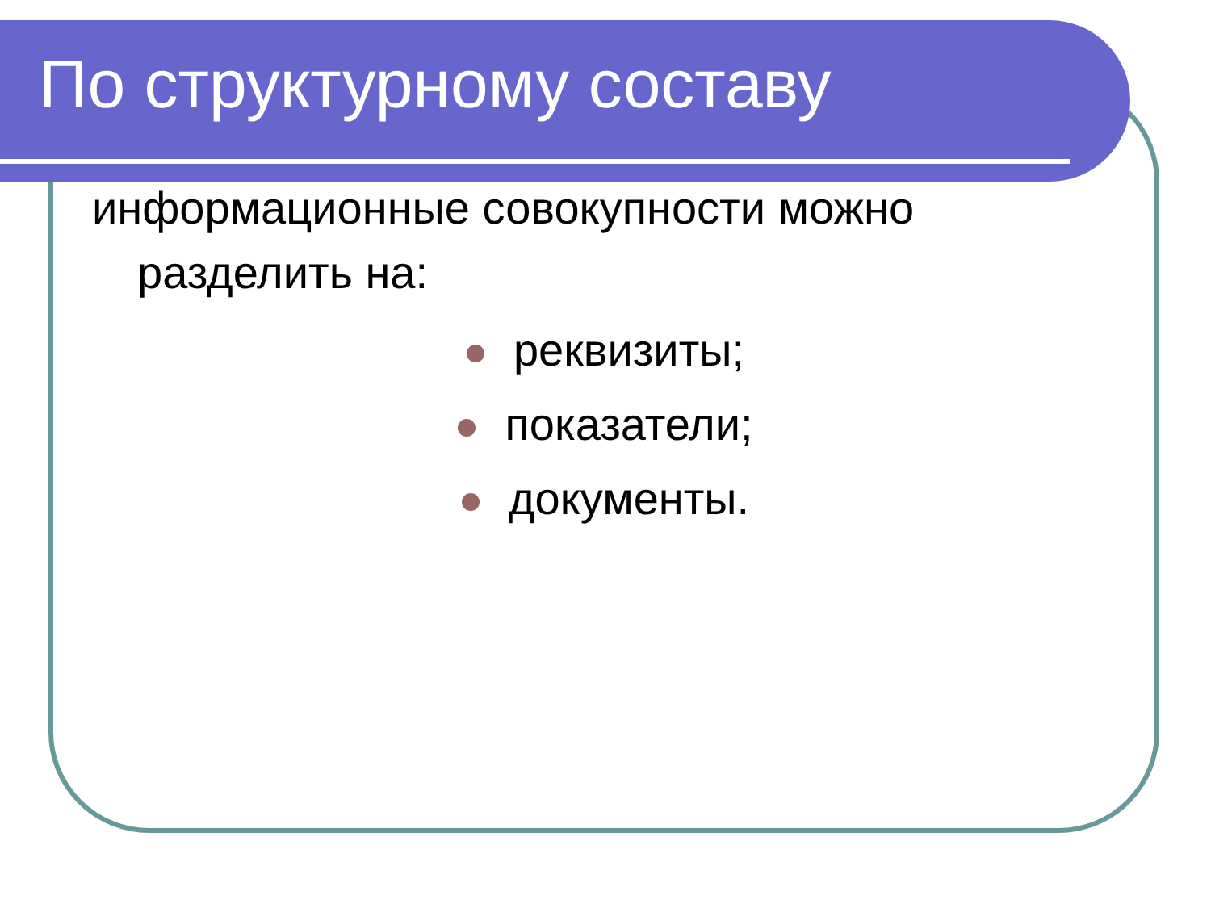По структурному составу
информационные совокупности можно
разделить на:
реквизиты;
показатели;
документы.